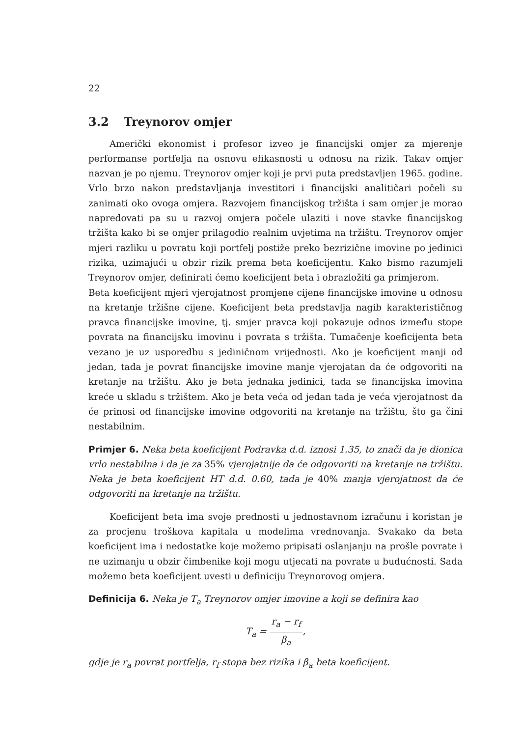22
3.2 Treynorov omjer
Američki ekonomist i profesor izveo je financijski omjer za mjerenje performanse portfelja na osnovu efikasnosti u odnosu na rizik. Takav omjer nazvan je po njemu. Treynorov omjer koji je prvi puta predstavljen 1965. godine. Vrlo brzo nakon predstavljanja investitori i financijski analitičari počeli su zanimati oko ovoga omjera. Razvojem financijskog tržišta i sam omjer je morao napredovati pa su u razvoj omjera počele ulaziti i nove stavke financijskog tržišta kako bi se omjer prilagodio realnim uvjetima na tržištu. Treynorov omjer mjeri razliku u povratu koji portfelj postiže preko bezrizične imovine po jedinici rizika, uzimajući u obzir rizik prema beta koeficijentu. Kako bismo razumjeli Treynorov omjer, definirati ćemo koeficijent beta i obrazložiti ga primjerom.
Beta koeficijent mjeri vjerojatnost promjene cijene financijske imovine u odnosu na kretanje tržišne cijene. Koeficijent beta predstavlja nagib karakterističnog pravca financijske imovine, tj. smjer pravca koji pokazuje odnos između stope povrata na financijsku imovinu i povrata s tržišta. Tumačenje koeficijenta beta vezano je uz usporedbu s jediničnom vrijednosti. Ako je koeficijent manji od jedan, tada je povrat financijske imovine manje vjerojatan da će odgovoriti na kretanje na tržištu. Ako je beta jednaka jedinici, tada se financijska imovina kreće u skladu s tržištem. Ako je beta veća od jedan tada je veća vjerojatnost da će prinosi od financijske imovine odgovoriti na kretanje na tržištu, što ga čini nestabilnim.
Primjer 6. Neka beta koeficijent Podravka d.d. iznosi 1.35, to znači da je dionica vrlo nestabilna i da je za 35% vjerojatnije da će odgovoriti na kretanje na tržištu. Neka je beta koeficijent HT d.d. 0.60, tada je 40% manja vjerojatnost da će odgovoriti na kretanje na tržištu.
Koeficijent beta ima svoje prednosti u jednostavnom izračunu i koristan je za procjenu troškova kapitala u modelima vrednovanja. Svakako da beta koeficijent ima i nedostatke koje možemo pripisati oslanjanju na prošle povrate i ne uzimanju u obzir čimbenike koji mogu utjecati na povrate u budućnosti. Sada možemo beta koeficijent uvesti u definiciju Treynorovog omjera.
Definicija 6. Neka je T<sub>a</sub> Treynorov omjer imovine a koji se definira kao
T<sub>a</sub> = r<sub>a</sub> − r<sub>f</sub> β<sub>a</sub>,
gdje je r<sub>a</sub> povrat portfelja, r<sub>f</sub> stopa bez rizika i β<sub>a</sub> beta koeficijent.